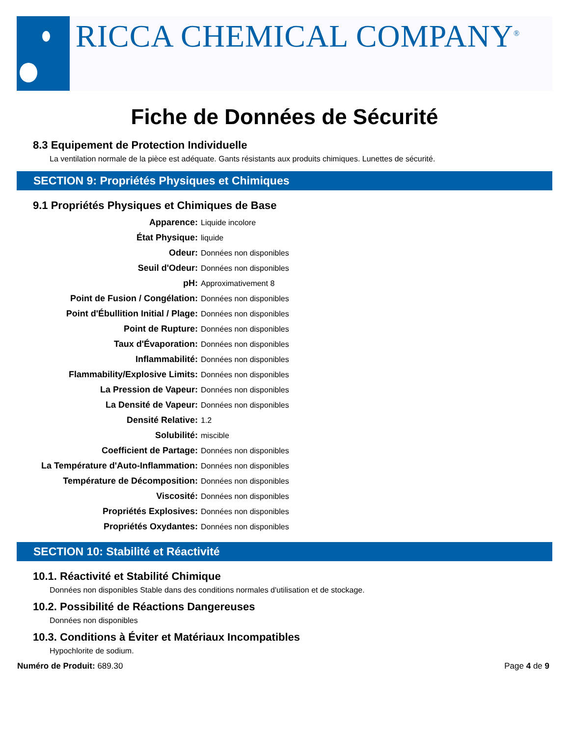RICCA CHEMICAL COMPANY<sup>®</sup>
Fiche de Données de Sécurité
8.3 Equipement de Protection Individuelle
La ventilation normale de la pièce est adéquate. Gants résistants aux produits chimiques. Lunettes de sécurité.
SECTION 9: Propriétés Physiques et Chimiques
9.1 Propriétés Physiques et Chimiques de Base
| Apparence: | Liquide incolore |
| État Physique: | liquide |
| Odeur: | Données non disponibles |
| Seuil d'Odeur: | Données non disponibles |
| pH: | Approximativement 8 |
| Point de Fusion / Congélation: | Données non disponibles |
| Point d'Ébullition Initial / Plage: | Données non disponibles |
| Point de Rupture: | Données non disponibles |
| Taux d'Évaporation: | Données non disponibles |
| Inflammabilité: | Données non disponibles |
| Flammability/Explosive Limits: | Données non disponibles |
| La Pression de Vapeur: | Données non disponibles |
| La Densité de Vapeur: | Données non disponibles |
| Densité Relative: | 1.2 |
| Solubilité: | miscible |
| Coefficient de Partage: | Données non disponibles |
| La Température d'Auto-Inflammation: | Données non disponibles |
| Température de Décomposition: | Données non disponibles |
| Viscosité: | Données non disponibles |
| Propriétés Explosives: | Données non disponibles |
| Propriétés Oxydantes: | Données non disponibles |
SECTION 10: Stabilité et Réactivité
10.1. Réactivité et Stabilité Chimique
Données non disponibles Stable dans des conditions normales d'utilisation et de stockage.
10.2. Possibilité de Réactions Dangereuses
Données non disponibles
10.3. Conditions à Éviter et Matériaux Incompatibles
Hypochlorite de sodium.
Numéro de Produit: 689.30 Page 4 de 9